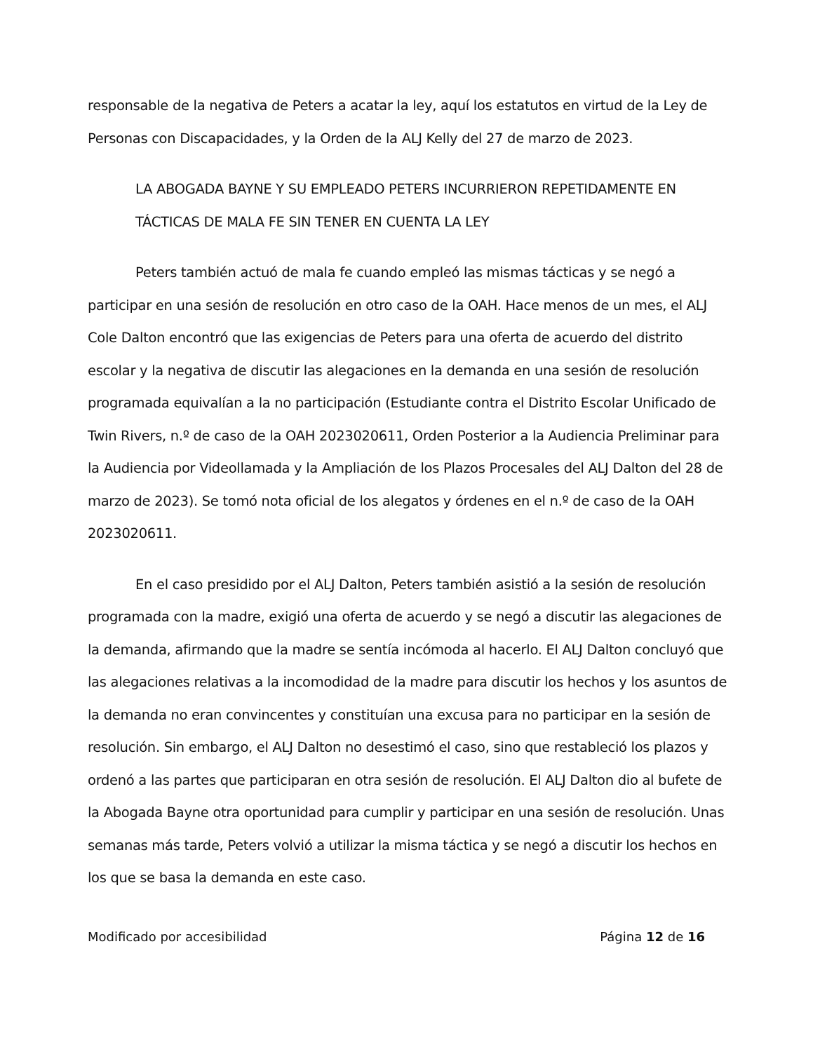responsable de la negativa de Peters a acatar la ley, aquí los estatutos en virtud de la Ley de Personas con Discapacidades, y la Orden de la ALJ Kelly del 27 de marzo de 2023.
LA ABOGADA BAYNE Y SU EMPLEADO PETERS INCURRIERON REPETIDAMENTE EN TÁCTICAS DE MALA FE SIN TENER EN CUENTA LA LEY
Peters también actuó de mala fe cuando empleó las mismas tácticas y se negó a participar en una sesión de resolución en otro caso de la OAH. Hace menos de un mes, el ALJ Cole Dalton encontró que las exigencias de Peters para una oferta de acuerdo del distrito escolar y la negativa de discutir las alegaciones en la demanda en una sesión de resolución programada equivalían a la no participación (Estudiante contra el Distrito Escolar Unificado de Twin Rivers, n.º de caso de la OAH 2023020611, Orden Posterior a la Audiencia Preliminar para la Audiencia por Videollamada y la Ampliación de los Plazos Procesales del ALJ Dalton del 28 de marzo de 2023). Se tomó nota oficial de los alegatos y órdenes en el n.º de caso de la OAH 2023020611.
En el caso presidido por el ALJ Dalton, Peters también asistió a la sesión de resolución programada con la madre, exigió una oferta de acuerdo y se negó a discutir las alegaciones de la demanda, afirmando que la madre se sentía incómoda al hacerlo. El ALJ Dalton concluyó que las alegaciones relativas a la incomodidad de la madre para discutir los hechos y los asuntos de la demanda no eran convincentes y constituían una excusa para no participar en la sesión de resolución. Sin embargo, el ALJ Dalton no desestimó el caso, sino que restableció los plazos y ordenó a las partes que participaran en otra sesión de resolución. El ALJ Dalton dio al bufete de la Abogada Bayne otra oportunidad para cumplir y participar en una sesión de resolución. Unas semanas más tarde, Peters volvió a utilizar la misma táctica y se negó a discutir los hechos en los que se basa la demanda en este caso.
Modificado por accesibilidad Página 12 de 16